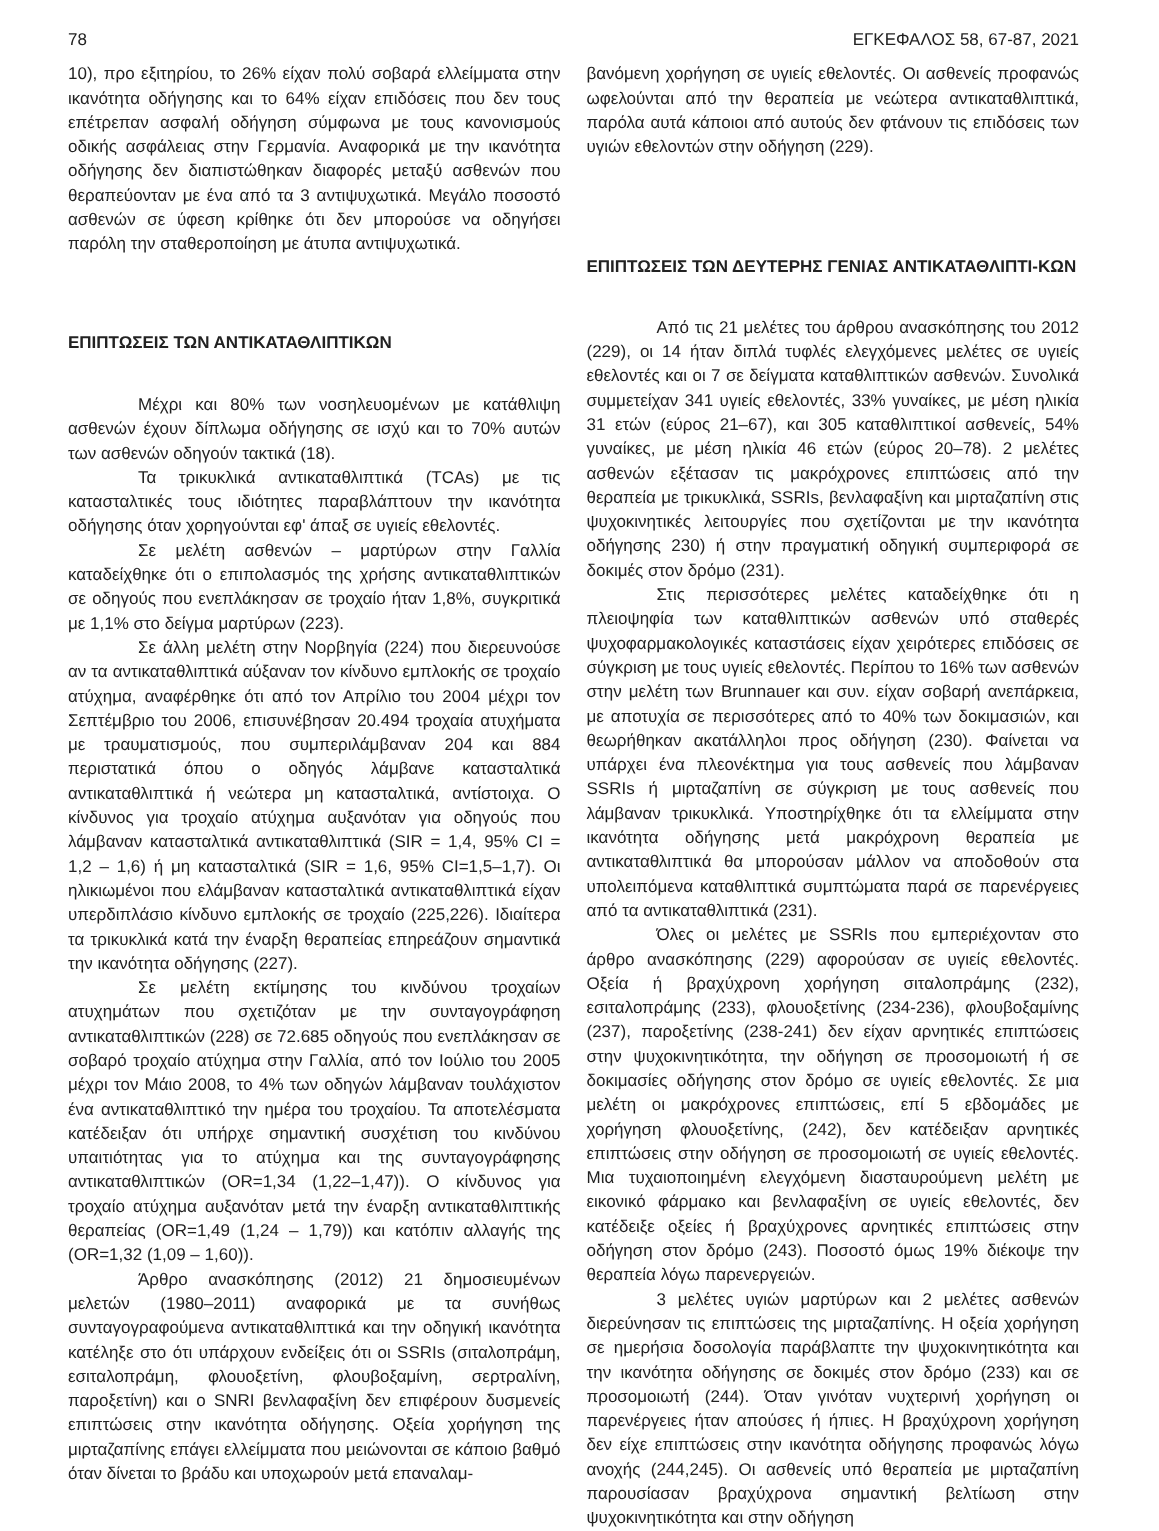78 ΕΓΚΕΦΑΛΟΣ 58, 67-87, 2021
10), προ εξιτηρίου, το 26% είχαν πολύ σοβαρά ελλείμματα στην ικανότητα οδήγησης και το 64% είχαν επιδόσεις που δεν τους επέτρεπαν ασφαλή οδήγηση σύμφωνα με τους κανονισμούς οδικής ασφάλειας στην Γερμανία. Αναφορικά με την ικανότητα οδήγησης δεν διαπιστώθηκαν διαφορές μεταξύ ασθενών που θεραπεύονταν με ένα από τα 3 αντιψυχωτικά. Μεγάλο ποσοστό ασθενών σε ύφεση κρίθηκε ότι δεν μπορούσε να οδηγήσει παρόλη την σταθεροποίηση με άτυπα αντιψυχωτικά.
ΕΠΙΠΤΩΣΕΙΣ ΤΩΝ ΑΝΤΙΚΑΤΑΘΛΙΠΤΙΚΩΝ
Μέχρι και 80% των νοσηλευομένων με κατάθλιψη ασθενών έχουν δίπλωμα οδήγησης σε ισχύ και το 70% αυτών των ασθενών οδηγούν τακτικά (18).
Τα τρικυκλικά αντικαταθλιπτικά (TCAs) με τις κατασταλτικές τους ιδιότητες παραβλάπτουν την ικανότητα οδήγησης όταν χορηγούνται εφ' άπαξ σε υγιείς εθελοντές.
Σε μελέτη ασθενών – μαρτύρων στην Γαλλία καταδείχθηκε ότι ο επιπολασμός της χρήσης αντικαταθλιπτικών σε οδηγούς που ενεπλάκησαν σε τροχαίο ήταν 1,8%, συγκριτικά με 1,1% στο δείγμα μαρτύρων (223).
Σε άλλη μελέτη στην Νορβηγία (224) που διερευνούσε αν τα αντικαταθλιπτικά αύξαναν τον κίνδυνο εμπλοκής σε τροχαίο ατύχημα, αναφέρθηκε ότι από τον Απρίλιο του 2004 μέχρι τον Σεπτέμβριο του 2006, επισυνέβησαν 20.494 τροχαία ατυχήματα με τραυματισμούς, που συμπεριλάμβαναν 204 και 884 περιστατικά όπου ο οδηγός λάμβανε κατασταλτικά αντικαταθλιπτικά ή νεώτερα μη κατασταλτικά, αντίστοιχα. Ο κίνδυνος για τροχαίο ατύχημα αυξανόταν για οδηγούς που λάμβαναν κατασταλτικά αντικαταθλιπτικά (SIR = 1,4, 95% CI = 1,2 – 1,6) ή μη κατασταλτικά (SIR = 1,6, 95% CI=1,5–1,7). Οι ηλικιωμένοι που ελάμβαναν κατασταλτικά αντικαταθλιπτικά είχαν υπερδιπλάσιο κίνδυνο εμπλοκής σε τροχαίο (225,226). Ιδιαίτερα τα τρικυκλικά κατά την έναρξη θεραπείας επηρεάζουν σημαντικά την ικανότητα οδήγησης (227).
Σε μελέτη εκτίμησης του κινδύνου τροχαίων ατυχημάτων που σχετιζόταν με την συνταγογράφηση αντικαταθλιπτικών (228) σε 72.685 οδηγούς που ενεπλάκησαν σε σοβαρό τροχαίο ατύχημα στην Γαλλία, από τον Ιούλιο του 2005 μέχρι τον Μάιο 2008, το 4% των οδηγών λάμβαναν τουλάχιστον ένα αντικαταθλιπτικό την ημέρα του τροχαίου. Τα αποτελέσματα κατέδειξαν ότι υπήρχε σημαντική συσχέτιση του κινδύνου υπαιτιότητας για το ατύχημα και της συνταγογράφησης αντικαταθλιπτικών (OR=1,34 (1,22–1,47)). Ο κίνδυνος για τροχαίο ατύχημα αυξανόταν μετά την έναρξη αντικαταθλιπτικής θεραπείας (OR=1,49 (1,24 – 1,79)) και κατόπιν αλλαγής της (OR=1,32 (1,09 – 1,60)).
Άρθρο ανασκόπησης (2012) 21 δημοσιευμένων μελετών (1980–2011) αναφορικά με τα συνήθως συνταγογραφούμενα αντικαταθλιπτικά και την οδηγική ικανότητα κατέληξε στο ότι υπάρχουν ενδείξεις ότι οι SSRIs (σιταλοπράμη, εσιταλοπράμη, φλουοξετίνη, φλουβοξαμίνη, σερτραλίνη, παροξετίνη) και ο SNRI βενλαφαξίνη δεν επιφέρουν δυσμενείς επιπτώσεις στην ικανότητα οδήγησης. Οξεία χορήγηση της μιρταζαπίνης επάγει ελλείμματα που μειώνονται σε κάποιο βαθμό όταν δίνεται το βράδυ και υποχωρούν μετά επαναλαμ-
βανόμενη χορήγηση σε υγιείς εθελοντές. Οι ασθενείς προφανώς ωφελούνται από την θεραπεία με νεώτερα αντικαταθλιπτικά, παρόλα αυτά κάποιοι από αυτούς δεν φτάνουν τις επιδόσεις των υγιών εθελοντών στην οδήγηση (229).
ΕΠΙΠΤΩΣΕΙΣ ΤΩΝ ΔΕΥΤΕΡΗΣ ΓΕΝΙΑΣ ΑΝΤΙΚΑΤΑΘΛΙΠΤΙ-ΚΩΝ
Από τις 21 μελέτες του άρθρου ανασκόπησης του 2012 (229), οι 14 ήταν διπλά τυφλές ελεγχόμενες μελέτες σε υγιείς εθελοντές και οι 7 σε δείγματα καταθλιπτικών ασθενών. Συνολικά συμμετείχαν 341 υγιείς εθελοντές, 33% γυναίκες, με μέση ηλικία 31 ετών (εύρος 21–67), και 305 καταθλιπτικοί ασθενείς, 54% γυναίκες, με μέση ηλικία 46 ετών (εύρος 20–78). 2 μελέτες ασθενών εξέτασαν τις μακρόχρονες επιπτώσεις από την θεραπεία με τρικυκλικά, SSRIs, βενλαφαξίνη και μιρταζαπίνη στις ψυχοκινητικές λειτουργίες που σχετίζονται με την ικανότητα οδήγησης 230) ή στην πραγματική οδηγική συμπεριφορά σε δοκιμές στον δρόμο (231).
Στις περισσότερες μελέτες καταδείχθηκε ότι η πλειοψηφία των καταθλιπτικών ασθενών υπό σταθερές ψυχοφαρμακολογικές καταστάσεις είχαν χειρότερες επιδόσεις σε σύγκριση με τους υγιείς εθελοντές. Περίπου το 16% των ασθενών στην μελέτη των Brunnauer και συν. είχαν σοβαρή ανεπάρκεια, με αποτυχία σε περισσότερες από το 40% των δοκιμασιών, και θεωρήθηκαν ακατάλληλοι προς οδήγηση (230). Φαίνεται να υπάρχει ένα πλεονέκτημα για τους ασθενείς που λάμβαναν SSRIs ή μιρταζαπίνη σε σύγκριση με τους ασθενείς που λάμβαναν τρικυκλικά. Υποστηρίχθηκε ότι τα ελλείμματα στην ικανότητα οδήγησης μετά μακρόχρονη θεραπεία με αντικαταθλιπτικά θα μπορούσαν μάλλον να αποδοθούν στα υπολειπόμενα καταθλιπτικά συμπτώματα παρά σε παρενέργειες από τα αντικαταθλιπτικά (231).
Όλες οι μελέτες με SSRIs που εμπεριέχονταν στο άρθρο ανασκόπησης (229) αφορούσαν σε υγιείς εθελοντές. Οξεία ή βραχύχρονη χορήγηση σιταλοπράμης (232), εσιταλοπράμης (233), φλουοξετίνης (234-236), φλουβοξαμίνης (237), παροξετίνης (238-241) δεν είχαν αρνητικές επιπτώσεις στην ψυχοκινητικότητα, την οδήγηση σε προσομοιωτή ή σε δοκιμασίες οδήγησης στον δρόμο σε υγιείς εθελοντές. Σε μια μελέτη οι μακρόχρονες επιπτώσεις, επί 5 εβδομάδες με χορήγηση φλουοξετίνης, (242), δεν κατέδειξαν αρνητικές επιπτώσεις στην οδήγηση σε προσομοιωτή σε υγιείς εθελοντές. Μια τυχαιοποιημένη ελεγχόμενη διασταυρούμενη μελέτη με εικονικό φάρμακο και βενλαφαξίνη σε υγιείς εθελοντές, δεν κατέδειξε οξείες ή βραχύχρονες αρνητικές επιπτώσεις στην οδήγηση στον δρόμο (243). Ποσοστό όμως 19% διέκοψε την θεραπεία λόγω παρενεργειών.
3 μελέτες υγιών μαρτύρων και 2 μελέτες ασθενών διερεύνησαν τις επιπτώσεις της μιρταζαπίνης. Η οξεία χορήγηση σε ημερήσια δοσολογία παράβλαπτε την ψυχοκινητικότητα και την ικανότητα οδήγησης σε δοκιμές στον δρόμο (233) και σε προσομοιωτή (244). Όταν γινόταν νυχτερινή χορήγηση οι παρενέργειες ήταν απούσες ή ήπιες. Η βραχύχρονη χορήγηση δεν είχε επιπτώσεις στην ικανότητα οδήγησης προφανώς λόγω ανοχής (244,245). Οι ασθενείς υπό θεραπεία με μιρταζαπίνη παρουσίασαν βραχύχρονα σημαντική βελτίωση στην ψυχοκινητικότητα και στην οδήγηση